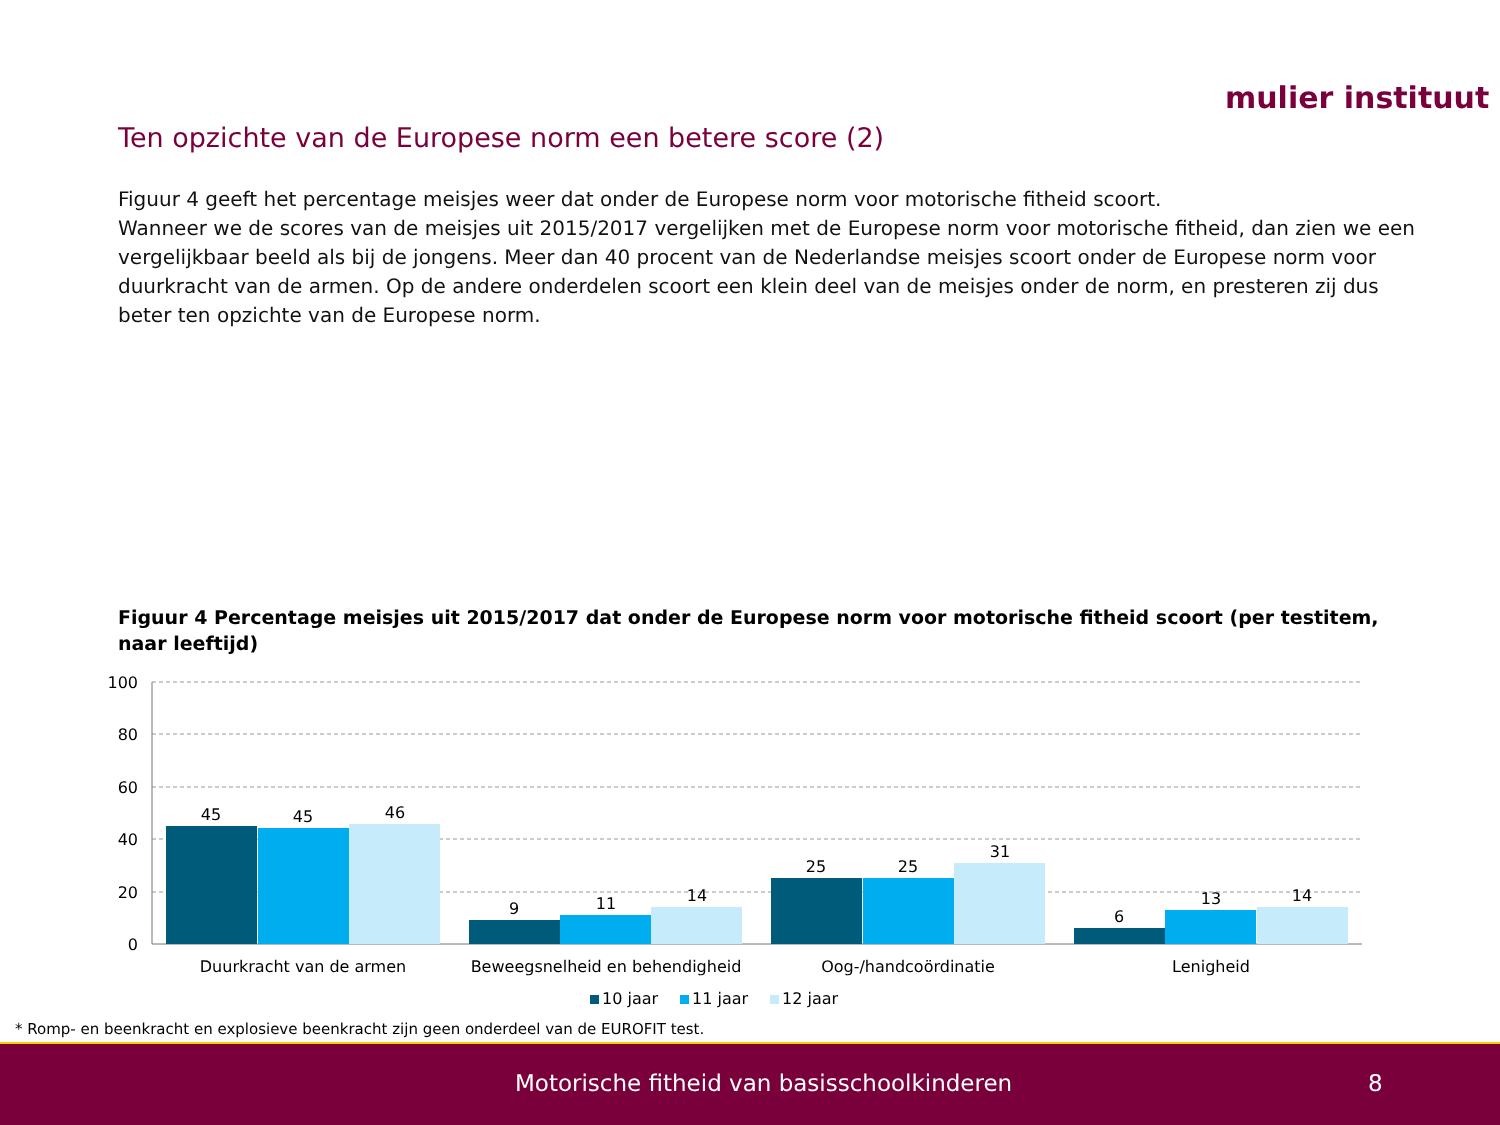mulier instituut
Ten opzichte van de Europese norm een betere score (2)
Figuur 4 geeft het percentage meisjes weer dat onder de Europese norm voor motorische fitheid scoort.
Wanneer we de scores van de meisjes uit 2015/2017 vergelijken met de Europese norm voor motorische fitheid, dan zien we een vergelijkbaar beeld als bij de jongens. Meer dan 40 procent van de Nederlandse meisjes scoort onder de Europese norm voor duurkracht van de armen. Op de andere onderdelen scoort een klein deel van de meisjes onder de norm, en presteren zij dus beter ten opzichte van de Europese norm.
Figuur 4 Percentage meisjes uit 2015/2017 dat onder de Europese norm voor motorische fitheid scoort (per testitem, naar leeftijd)
100
80
60
40
20
0
45
45
46
9
11
14
25
25
31
6
13
14
Duurkracht van de armen
Beweegsnelheid en behendigheid
Oog-/handcoördinatie
Lenigheid
10 jaar
11 jaar
12 jaar
* Romp- en beenkracht en explosieve beenkracht zijn geen onderdeel van de EUROFIT test.
Motorische fitheid van basisschoolkinderen 8